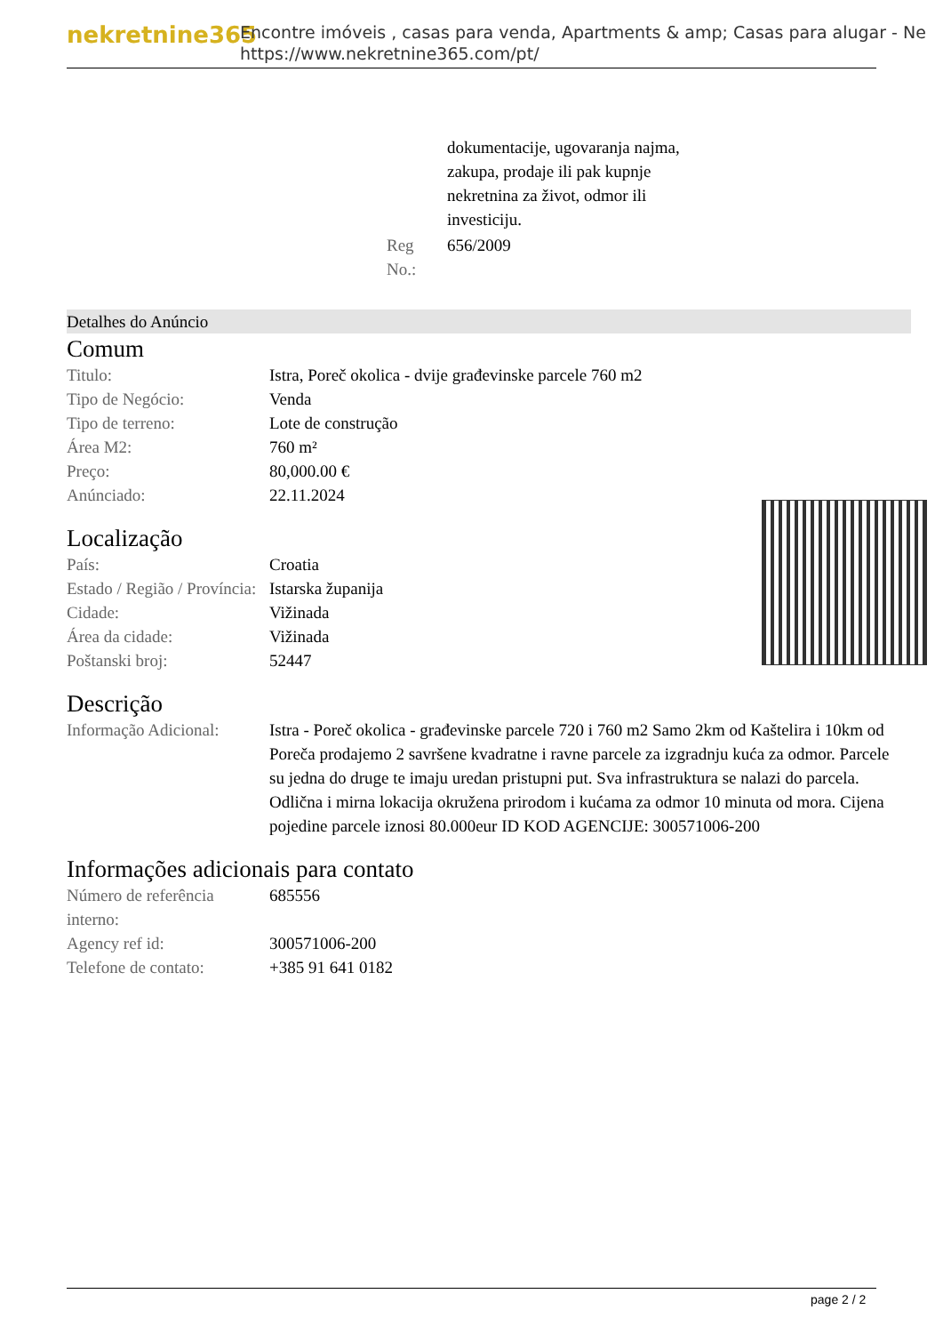nekretnine365
Encontre imóveis , casas para venda, Apartments & amp; Casas para alugar - Ne
https://www.nekretnine365.com/pt/
| | | dokumentacije, ugovaranja najma, zakupa, prodaje ili pak kupnje nekretnina za život, odmor ili investiciju. |
| | Reg No.: | 656/2009 |
Detalhes do Anúncio
Comum
| Titulo: | Istra, Poreč okolica - dvije građevinske parcele 760 m2 |
| Tipo de Negócio: | Venda |
| Tipo de terreno: | Lote de construção |
| Área M2: | 760 m² |
| Preço: | 80,000.00 € |
| Anúnciado: | 22.11.2024 |
Localização
| País: | Croatia |
| Estado / Região / Província: | Istarska županija |
| Cidade: | Vižinada |
| Área da cidade: | Vižinada |
| Poštanski broj: | 52447 |
Descrição
| Informação Adicional: | Istra - Poreč okolica - građevinske parcele 720 i 760 m2 Samo 2km od Kaštelira i 10km od Poreča prodajemo 2 savršene kvadratne i ravne parcele za izgradnju kuća za odmor. Parcele su jedna do druge te imaju uredan pristupni put. Sva infrastruktura se nalazi do parcela. Odlična i mirna lokacija okružena prirodom i kućama za odmor 10 minuta od mora. Cijena pojedine parcele iznosi 80.000eur ID KOD AGENCIJE: 300571006-200 |
Informações adicionais para contato
| Número de referência interno: | 685556 |
| Agency ref id: | 300571006-200 |
| Telefone de contato: | +385 91 641 0182 |
page 2 / 2